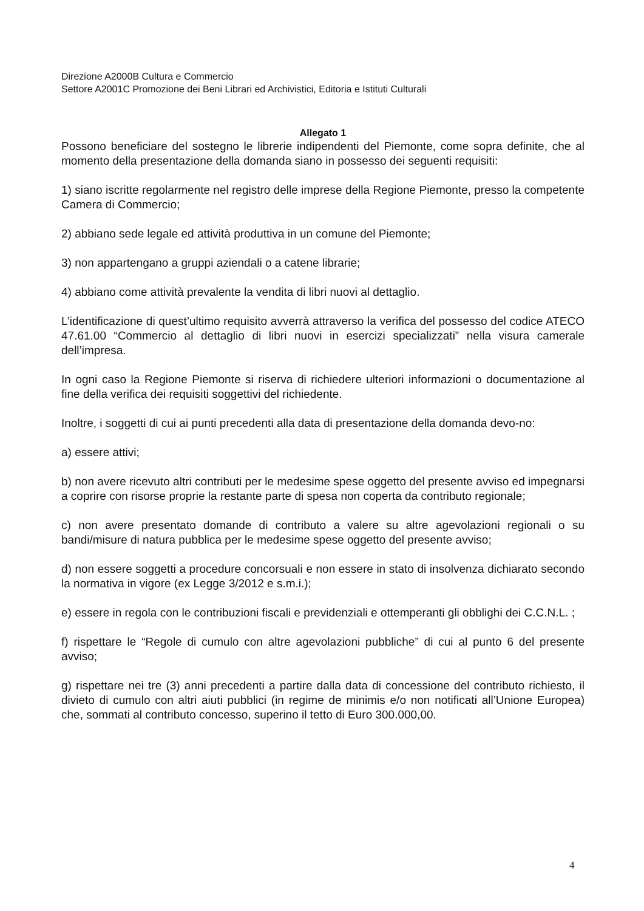Direzione A2000B Cultura e Commercio
Settore A2001C Promozione dei Beni Librari ed Archivistici, Editoria e Istituti Culturali
Allegato 1
Possono beneficiare del sostegno le librerie indipendenti del Piemonte, come sopra definite, che al momento della presentazione della domanda siano in possesso dei seguenti requisiti:
1) siano iscritte regolarmente nel registro delle imprese della Regione Piemonte, presso la competente Camera di Commercio;
2) abbiano sede legale ed attività produttiva in un comune del Piemonte;
3) non appartengano a gruppi aziendali o a catene librarie;
4) abbiano come attività prevalente la vendita di libri nuovi al dettaglio.
L’identificazione di quest’ultimo requisito avverrà attraverso la verifica del possesso del codice ATECO 47.61.00 “Commercio al dettaglio di libri nuovi in esercizi specializzati” nella visura camerale dell’impresa.
In ogni caso la Regione Piemonte si riserva di richiedere ulteriori informazioni o documentazione al fine della verifica dei requisiti soggettivi del richiedente.
Inoltre, i soggetti di cui ai punti precedenti alla data di presentazione della domanda devo-no:
a) essere attivi;
b) non avere ricevuto altri contributi per le medesime spese oggetto del presente avviso ed impegnarsi a coprire con risorse proprie la restante parte di spesa non coperta da contributo regionale;
c) non avere presentato domande di contributo a valere su altre agevolazioni regionali o su bandi/misure di natura pubblica per le medesime spese oggetto del presente avviso;
d) non essere soggetti a procedure concorsuali e non essere in stato di insolvenza dichiarato secondo la normativa in vigore (ex Legge 3/2012 e s.m.i.);
e) essere in regola con le contribuzioni fiscali e previdenziali e ottemperanti gli obblighi dei C.C.N.L. ;
f) rispettare le “Regole di cumulo con altre agevolazioni pubbliche” di cui al punto 6 del presente avviso;
g) rispettare nei tre (3) anni precedenti a partire dalla data di concessione del contributo richiesto, il divieto di cumulo con altri aiuti pubblici (in regime de minimis e/o non notificati all’Unione Europea) che, sommati al contributo concesso, superino il tetto di Euro 300.000,00.
4